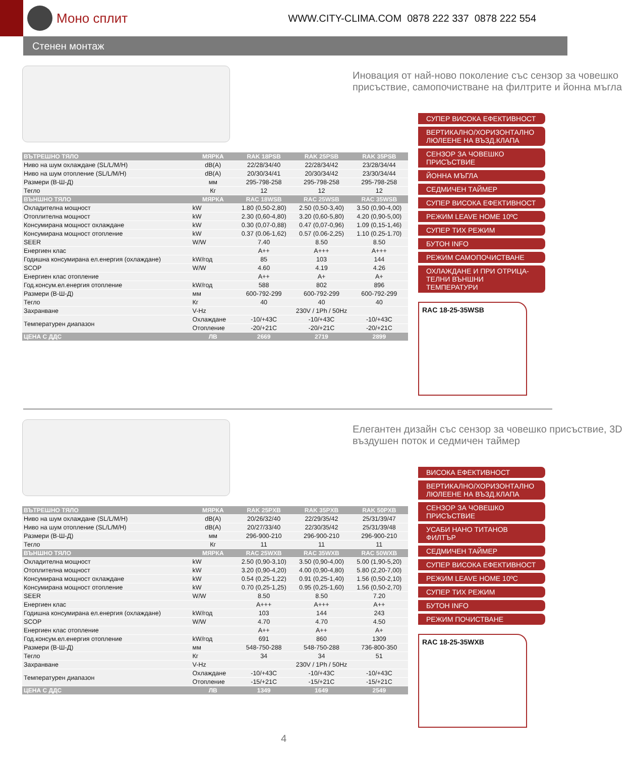Моно сплит
WWW.CITY-CLIMA.COM 0878 222 337 0878 222 554
Стенен монтаж
| ВЪТРЕШНО ТЯЛО | МЯРКА | RAK 18PSB | RAK 25PSB | RAK 35PSB |
| --- | --- | --- | --- | --- |
| Ниво на шум охлаждане (SL/L/M/H) | dB(A) | 22/28/34/40 | 22/28/34/42 | 23/28/34/44 |
| Ниво на шум отопление (SL/L/M/H) | dB(A) | 20/30/34/41 | 20/30/34/42 | 23/30/34/44 |
| Размери (В-Ш-Д) | мм | 295-798-258 | 295-798-258 | 295-798-258 |
| Тегло | Кг | 12 | 12 | 12 |
| ВЪНШНО ТЯЛО | МЯРКА | RAC 18WSB | RAC 25WSB | RAC 35WSB |
| Охладителна мощност | kW | 1.80 (0,50-2,80) | 2.50 (0,50-3,40) | 3.50 (0,90-4,00) |
| Отоплителна мощност | kW | 2.30 (0,60-4,80) | 3.20 (0,60-5,80) | 4.20 (0,90-5,00) |
| Консумирана мощност охлаждане | kW | 0.30 (0,07-0,88) | 0.47 (0,07-0,96) | 1.09 (0,15-1,46) |
| Консумирана мощност отопление | kW | 0.37 (0.06-1,62) | 0.57 (0.06-2,25) | 1.10 (0.25-1.70) |
| SEER | W/W | 7.40 | 8.50 | 8.50 |
| Енергиен клас | | A++ | A+++ | A+++ |
| Годишна консумирана ел.енергия (охлаждане) | kW/год | 85 | 103 | 144 |
| SCOP | W/W | 4.60 | 4.19 | 4.26 |
| Енергиен клас отопление | | A++ | A+ | A+ |
| Год.консум.ел.енергия отопление | kW/год | 588 | 802 | 896 |
| Размери (В-Ш-Д) | мм | 600-792-299 | 600-792-299 | 600-792-299 |
| Тегло | Кг | 40 | 40 | 40 |
| Захранване | V-Hz | 230V / 1Ph / 50Hz | | |
| Температурен диапазон | Охлаждане | -10/+43C | -10/+43C | -10/+43C |
| | Отопление | -20/+21C | -20/+21C | -20/+21C |
| ЦЕНА С ДДС | ЛВ | 2669 | 2719 | 2899 |
Иновация от най-ново поколение със сензор за човешко присъствие, самопочистване на филтрите и йонна мъгла
СУПЕР ВИСОКА ЕФЕКТИВНОСТ
ВЕРТИКАЛНО/ХОРИЗОНТАЛНО ЛЮЛЕЕНЕ НА ВЪЗД.КЛАПА
СЕНЗОР ЗА ЧОВЕШКО ПРИСЪСТВИЕ
ЙОННА МЪГЛА
СЕДМИЧЕН ТАЙМЕР
СУПЕР ВИСОКА ЕФЕКТИВНОСТ
РЕЖИМ LEAVE HOME 10ºC
СУПЕР ТИХ РЕЖИМ
БУТОН INFO
РЕЖИМ САМОПОЧИСТВАНЕ
ОХЛАЖДАНЕ И ПРИ ОТРИЦА-ТЕЛНИ ВЪНШНИ ТЕМПЕРАТУРИ
RAC 18-25-35WSB
| ВЪТРЕШНО ТЯЛО | МЯРКА | RAK 25PXB | RAK 35PXB | RAK 50PXB |
| --- | --- | --- | --- | --- |
| Ниво на шум охлаждане (SL/L/M/H) | dB(A) | 20/26/32/40 | 22/29/35/42 | 25/31/39/47 |
| Ниво на шум отопление (SL/L/M/H) | dB(A) | 20/27/33/40 | 22/30/35/42 | 25/31/39/48 |
| Размери (В-Ш-Д) | мм | 296-900-210 | 296-900-210 | 296-900-210 |
| Тегло | Кг | 11 | 11 | 11 |
| ВЪНШНО ТЯЛО | МЯРКА | RAC 25WXB | RAC 35WXB | RAC 50WXB |
| Охладителна мощност | kW | 2.50 (0,90-3,10) | 3.50 (0,90-4,00) | 5.00 (1,90-5,20) |
| Отоплителна мощност | kW | 3.20 (0,90-4,20) | 4.00 (0,90-4,80) | 5.80 (2,20-7,00) |
| Консумирана мощност охлаждане | kW | 0.54 (0,25-1,22) | 0.91 (0,25-1,40) | 1.56 (0,50-2,10) |
| Консумирана мощност отопление | kW | 0.70 (0,25-1,25) | 0.95 (0,25-1,60) | 1.56 (0,50-2,70) |
| SEER | W/W | 8.50 | 8.50 | 7.20 |
| Енергиен клас | | A+++ | A+++ | A++ |
| Годишна консумирана ел.енергия (охлаждане) | kW/год | 103 | 144 | 243 |
| SCOP | W/W | 4.70 | 4.70 | 4.50 |
| Енергиен клас отопление | | A++ | A++ | A+ |
| Год.консум.ел.енергия отопление | kW/год | 691 | 860 | 1309 |
| Размери (В-Ш-Д) | мм | 548-750-288 | 548-750-288 | 736-800-350 |
| Тегло | Кг | 34 | 34 | 51 |
| Захранване | V-Hz | 230V / 1Ph / 50Hz | | |
| Температурен диапазон | Охлаждане | -10/+43C | -10/+43C | -10/+43C |
| | Отопление | -15/+21C | -15/+21C | -15/+21C |
| ЦЕНА С ДДС | ЛВ | 1349 | 1649 | 2549 |
Елегантен дизайн със сензор за човешко присъствие, 3D въздушен поток и седмичен таймер
ВИСОКА ЕФЕКТИВНОСТ
ВЕРТИКАЛНО/ХОРИЗОНТАЛНО ЛЮЛЕЕНЕ НА ВЪЗД.КЛАПА
СЕНЗОР ЗА ЧОВЕШКО ПРИСЪСТВИЕ
УСАБИ НАНО ТИТАНОВ ФИЛТЪР
СЕДМИЧЕН ТАЙМЕР
СУПЕР ВИСОКА ЕФЕКТИВНОСТ
РЕЖИМ LEAVE HOME 10ºC
СУПЕР ТИХ РЕЖИМ
БУТОН INFO
РЕЖИМ ПОЧИСТВАНЕ
RAC 18-25-35WXB
4